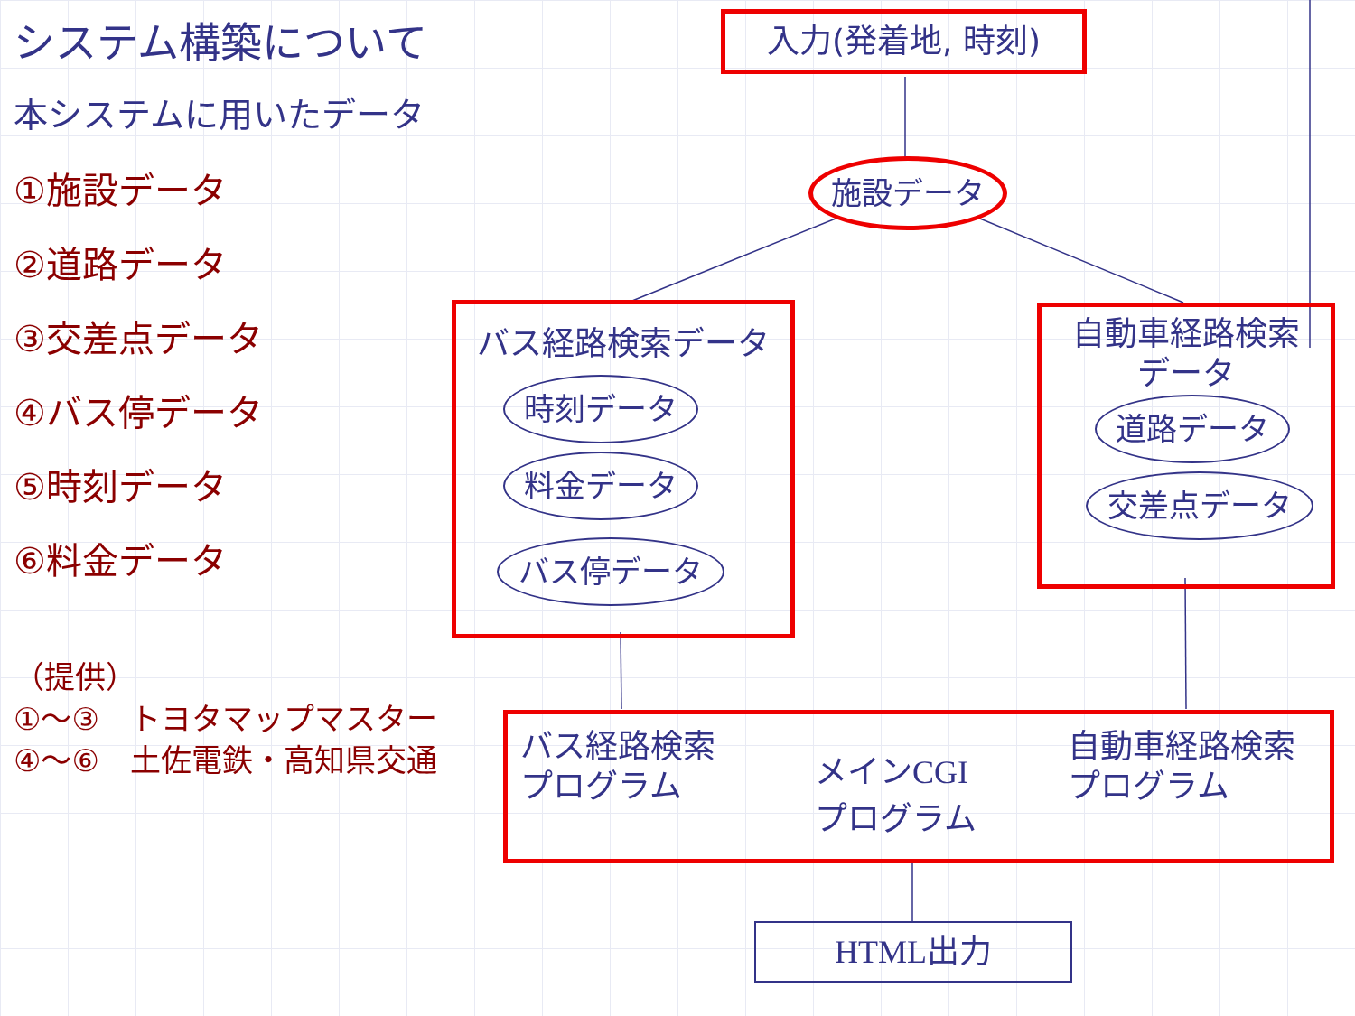システム構築について
本システムに用いたデータ
①施設データ
②道路データ
③交差点データ
④バス停データ
⑤時刻データ
⑥料金データ
（提供）
①～③　トヨタマップマスター
④～⑥　土佐電鉄・高知県交通
入力(発着地, 時刻)
施設データ
バス経路検索データ
時刻データ
料金データ
バス停データ
自動車経路検索
データ
道路データ
交差点データ
バス経路検索
プログラム
メインCGI
プログラム
自動車経路検索
プログラム
HTML出力